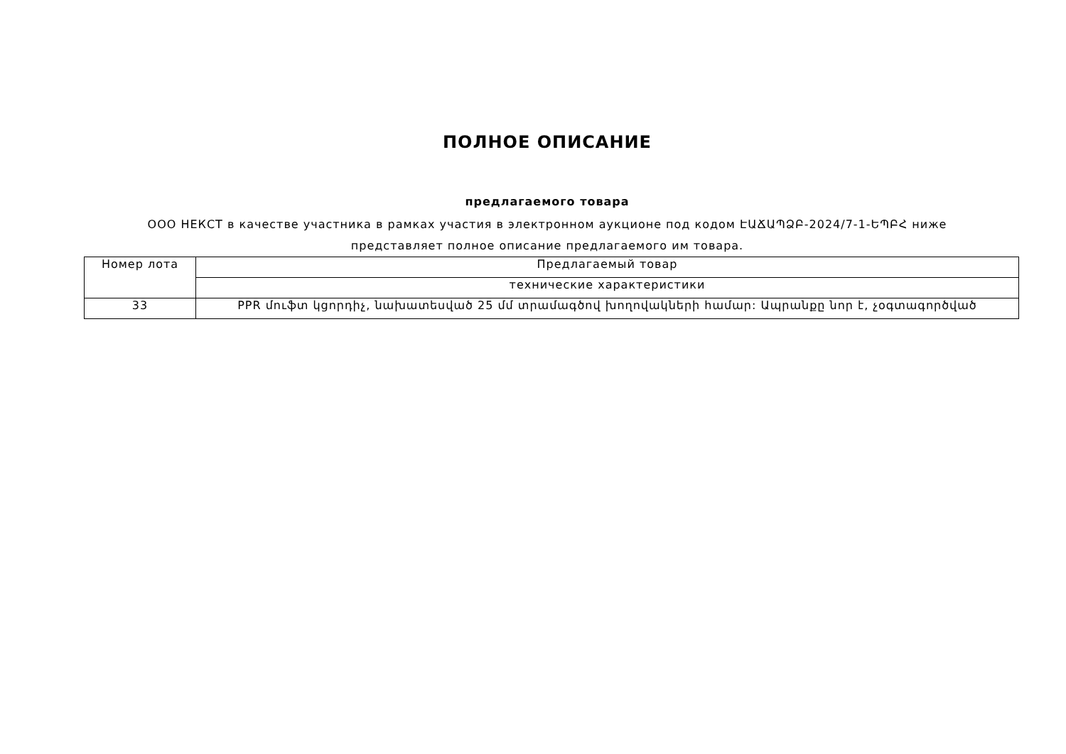ПОЛНОЕ ОПИСАНИЕ
предлагаемого товара
ООО НЕКСТ в качестве участника в рамках участия в электронном аукционе под кодом ԷԱՃԱՊՁԲ-2024/7-1-ԵՊԲՀ ниже представляет полное описание предлагаемого им товара.
| Номер лота | Предлагаемый товар |
| | технические характеристики |
| 33 | PPR մուֆտ կցորդիչ, նախատեսված 25 մմ տրամագծով խողովակների համար: Ապրանքը նոր է, չօգտագործված |